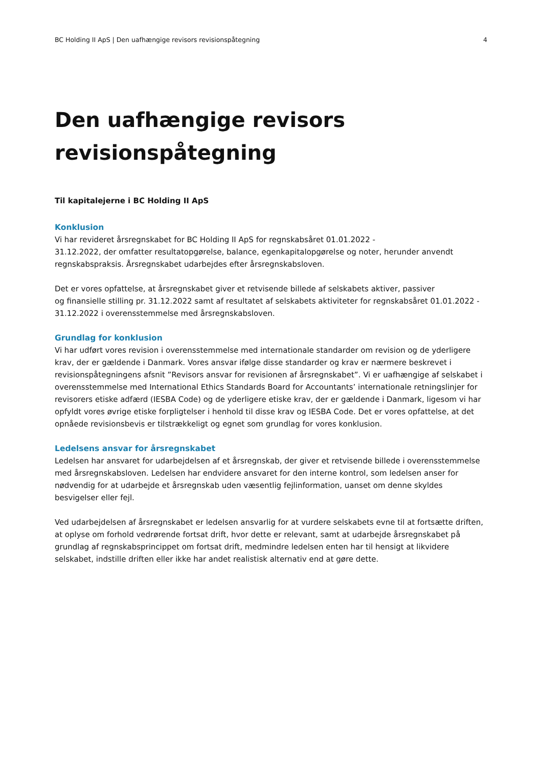BC Holding II ApS | Den uafhængige revisors revisionspåtegning 4
Den uafhængige revisors
revisionspåtegning
Til kapitalejerne i BC Holding II ApS
Konklusion
Vi har revideret årsregnskabet for BC Holding II ApS for regnskabsåret 01.01.2022 -
31.12.2022, der omfatter resultatopgørelse, balance, egenkapitalopgørelse og noter, herunder anvendt regnskabspraksis. Årsregnskabet udarbejdes efter årsregnskabsloven.
Det er vores opfattelse, at årsregnskabet giver et retvisende billede af selskabets aktiver, passiver
og finansielle stilling pr. 31.12.2022 samt af resultatet af selskabets aktiviteter for regnskabsåret 01.01.2022 - 31.12.2022 i overensstemmelse med årsregnskabsloven.
Grundlag for konklusion
Vi har udført vores revision i overensstemmelse med internationale standarder om revision og de yderligere krav, der er gældende i Danmark. Vores ansvar ifølge disse standarder og krav er nærmere beskrevet i revisionspåtegningens afsnit ”Revisors ansvar for revisionen af årsregnskabet”. Vi er uafhængige af selskabet i overensstemmelse med International Ethics Standards Board for Accountants’ internationale retningslinjer for revisorers etiske adfærd (IESBA Code) og de yderligere etiske krav, der er gældende i Danmark, ligesom vi har opfyldt vores øvrige etiske forpligtelser i henhold til disse krav og IESBA Code. Det er vores opfattelse, at det opnåede revisionsbevis er tilstrækkeligt og egnet som grundlag for vores konklusion.
Ledelsens ansvar for årsregnskabet
Ledelsen har ansvaret for udarbejdelsen af et årsregnskab, der giver et retvisende billede i overensstemmelse med årsregnskabsloven. Ledelsen har endvidere ansvaret for den interne kontrol, som ledelsen anser for nødvendig for at udarbejde et årsregnskab uden væsentlig fejlinformation, uanset om denne skyldes besvigelser eller fejl.
Ved udarbejdelsen af årsregnskabet er ledelsen ansvarlig for at vurdere selskabets evne til at fortsætte driften, at oplyse om forhold vedrørende fortsat drift, hvor dette er relevant, samt at udarbejde årsregnskabet på grundlag af regnskabsprincippet om fortsat drift, medmindre ledelsen enten har til hensigt at likvidere selskabet, indstille driften eller ikke har andet realistisk alternativ end at gøre dette.